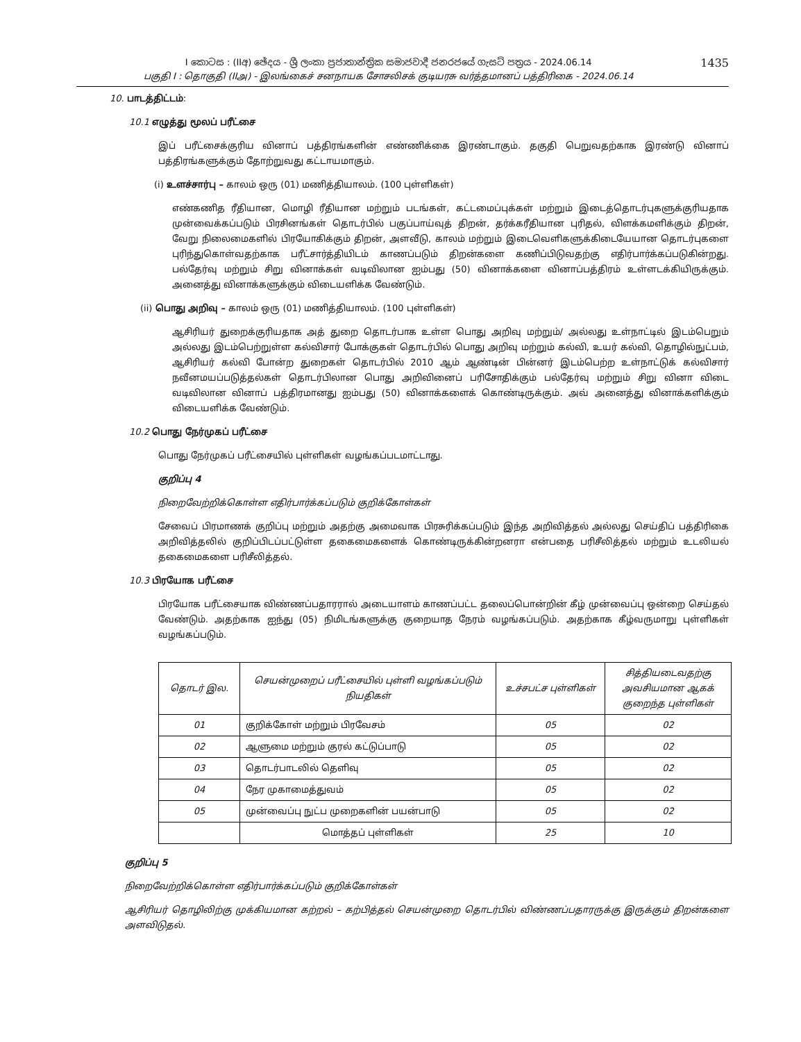I කොටස : (IIඅ) ඡේදය - ශ්‍රී ලංකා ප්‍රජාතාන්ත්‍රික සමාජවාදී ජනරජයේ ගැසට් පත්‍රය - 2024.06.14
பகுதி I : தொகுதி (IIஅ) - இலங்கைச் சனநாயக சோசலிசக் குடியரசு வர்த்தமானப் பத்திரிகை - 2024.06.14
1435
10. பாடத்திட்டம்:
10.1 எழுத்து மூலப் பரீட்சை
இப் பரீட்சைக்குரிய வினாப் பத்திரங்களின் எண்ணிக்கை இரண்டாகும். தகுதி பெறுவதற்காக இரண்டு வினாப் பத்திரங்களுக்கும் தோற்றுவது கட்டாயமாகும்.
(i) உளச்சார்பு – காலம் ஒரு (01) மணித்தியாலம். (100 புள்ளிகள்)
எண்கணித ரீதியான, மொழி ரீதியான மற்றும் படங்கள், கட்டமைப்புக்கள் மற்றும் இடைத்தொடர்புகளுக்குரியதாக முன்வைக்கப்படும் பிரசினங்கள் தொடர்பில் பகுப்பாய்வுத் திறன், தர்க்கரீதியான புரிதல், விளக்கமளிக்கும் திறன், வேறு நிலைமைகளில் பிரயோகிக்கும் திறன், அளவீடு, காலம் மற்றும் இடைவெளிகளுக்கிடையேயான தொடர்புகளை புரிந்துகொள்வதற்காக பரீட்சார்த்தியிடம் காணப்படும் திறன்களை கணிப்பிடுவதற்கு எதிர்பார்க்கப்படுகின்றது. பல்தேர்வு மற்றும் சிறு வினாக்கள் வடிவிலான ஐம்பது (50) வினாக்களை வினாப்பத்திரம் உள்ளடக்கியிருக்கும். அனைத்து வினாக்களுக்கும் விடையளிக்க வேண்டும்.
(ii) பொது அறிவு – காலம் ஒரு (01) மணித்தியாலம். (100 புள்ளிகள்)
ஆசிரியர் துறைக்குரியதாக அத் துறை தொடர்பாக உள்ள பொது அறிவு மற்றும்/ அல்லது உள்நாட்டில் இடம்பெறும் அல்லது இடம்பெற்றுள்ள கல்விசார் போக்குகள் தொடர்பில் பொது அறிவு மற்றும் கல்வி, உயர் கல்வி, தொழில்நுட்பம், ஆசிரியர் கல்வி போன்ற துறைகள் தொடர்பில் 2010 ஆம் ஆண்டின் பின்னர் இடம்பெற்ற உள்நாட்டுக் கல்விசார் நவீனமயப்படுத்தல்கள் தொடர்பிலான பொது அறிவினைப் பரிசோதிக்கும் பல்தேர்வு மற்றும் சிறு வினா விடை வடிவிலான வினாப் பத்திரமானது ஐம்பது (50) வினாக்களைக் கொண்டிருக்கும். அவ் அனைத்து வினாக்களிக்கும் விடையளிக்க வேண்டும்.
10.2 பொது நேர்முகப் பரீட்சை
பொது நேர்முகப் பரீட்சையில் புள்ளிகள் வழங்கப்படமாட்டாது.
குறிப்பு 4
நிறைவேற்றிக்கொள்ள எதிர்பார்க்கப்படும் குறிக்கோள்கள்
சேவைப் பிரமாணக் குறிப்பு மற்றும் அதற்கு அமைவாக பிரசுரிக்கப்படும் இந்த அறிவித்தல் அல்லது செய்திப் பத்திரிகை அறிவித்தலில் குறிப்பிடப்பட்டுள்ள தகைமைகளைக் கொண்டிருக்கின்றனரா என்பதை பரிசீலித்தல் மற்றும் உடலியல் தகைமைகளை பரிசீலித்தல்.
10.3 பிரயோக பரீட்சை
பிரயோக பரீட்சையாக விண்ணப்பதாரரால் அடையாளம் காணப்பட்ட தலைப்பொன்றின் கீழ் முன்வைப்பு ஒன்றை செய்தல் வேண்டும். அதற்காக ஐந்து (05) நிமிடங்களுக்கு குறையாத நேரம் வழங்கப்படும். அதற்காக கீழ்வருமாறு புள்ளிகள் வழங்கப்படும்.
| தொடர் இல. | செயன்முறைப் பரீட்சையில் புள்ளி வழங்கப்படும் நியதிகள் | உச்சபட்ச புள்ளிகள் | சித்தியடைவதற்கு அவசியமான ஆகக் குறைந்த புள்ளிகள் |
| --- | --- | --- | --- |
| 01 | குறிக்கோள் மற்றும் பிரவேசம் | 05 | 02 |
| 02 | ஆளுமை மற்றும் குரல் கட்டுப்பாடு | 05 | 02 |
| 03 | தொடர்பாடலில் தெளிவு | 05 | 02 |
| 04 | நேர முகாமைத்துவம் | 05 | 02 |
| 05 | முன்வைப்பு நுட்ப முறைகளின் பயன்பாடு | 05 | 02 |
| | மொத்தப் புள்ளிகள் | 25 | 10 |
குறிப்பு 5
நிறைவேற்றிக்கொள்ள எதிர்பார்க்கப்படும் குறிக்கோள்கள்
ஆசிரியர் தொழிலிற்கு முக்கியமான கற்றல் – கற்பித்தல் செயன்முறை தொடர்பில் விண்ணப்பதாரருக்கு இருக்கும் திறன்களை அளவிடுதல்.